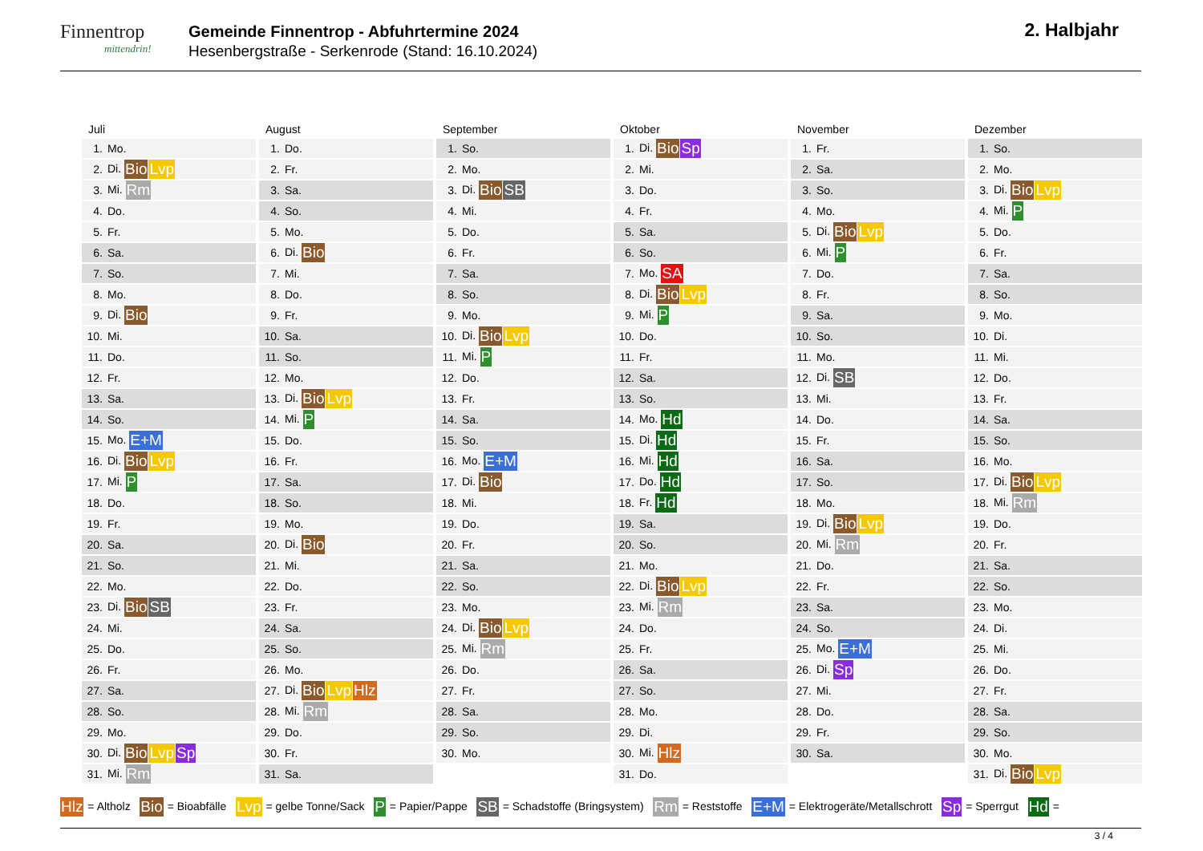Finnentrop
mittendrin!
Gemeinde Finnentrop - Abfuhrtermine 2024
Hesenbergstraße - Serkenrode (Stand: 16.10.2024)
2. Halbjahr
Juli
| 1. | Mo. |
| 2. | Di. Bio Lvp |
| 3. | Mi. Rm |
| 4. | Do. |
| 5. | Fr. |
| 6. | Sa. |
| 7. | So. |
| 8. | Mo. |
| 9. | Di. Bio |
| 10. | Mi. |
| 11. | Do. |
| 12. | Fr. |
| 13. | Sa. |
| 14. | So. |
| 15. | Mo. E+M |
| 16. | Di. Bio Lvp |
| 17. | Mi. P |
| 18. | Do. |
| 19. | Fr. |
| 20. | Sa. |
| 21. | So. |
| 22. | Mo. |
| 23. | Di. Bio SB |
| 24. | Mi. |
| 25. | Do. |
| 26. | Fr. |
| 27. | Sa. |
| 28. | So. |
| 29. | Mo. |
| 30. | Di. Bio Lvp Sp |
| 31. | Mi. Rm |
August
| 1. | Do. |
| 2. | Fr. |
| 3. | Sa. |
| 4. | So. |
| 5. | Mo. |
| 6. | Di. Bio |
| 7. | Mi. |
| 8. | Do. |
| 9. | Fr. |
| 10. | Sa. |
| 11. | So. |
| 12. | Mo. |
| 13. | Di. Bio Lvp |
| 14. | Mi. P |
| 15. | Do. |
| 16. | Fr. |
| 17. | Sa. |
| 18. | So. |
| 19. | Mo. |
| 20. | Di. Bio |
| 21. | Mi. |
| 22. | Do. |
| 23. | Fr. |
| 24. | Sa. |
| 25. | So. |
| 26. | Mo. |
| 27. | Di. Bio Lvp Hlz |
| 28. | Mi. Rm |
| 29. | Do. |
| 30. | Fr. |
| 31. | Sa. |
September
| 1. | So. |
| 2. | Mo. |
| 3. | Di. Bio SB |
| 4. | Mi. |
| 5. | Do. |
| 6. | Fr. |
| 7. | Sa. |
| 8. | So. |
| 9. | Mo. |
| 10. | Di. Bio Lvp |
| 11. | Mi. P |
| 12. | Do. |
| 13. | Fr. |
| 14. | Sa. |
| 15. | So. |
| 16. | Mo. E+M |
| 17. | Di. Bio |
| 18. | Mi. |
| 19. | Do. |
| 20. | Fr. |
| 21. | Sa. |
| 22. | So. |
| 23. | Mo. |
| 24. | Di. Bio Lvp |
| 25. | Mi. Rm |
| 26. | Do. |
| 27. | Fr. |
| 28. | Sa. |
| 29. | So. |
| 30. | Mo. |
Oktober
| 1. | Di. Bio Sp |
| 2. | Mi. |
| 3. | Do. |
| 4. | Fr. |
| 5. | Sa. |
| 6. | So. |
| 7. | Mo. SA |
| 8. | Di. Bio Lvp |
| 9. | Mi. P |
| 10. | Do. |
| 11. | Fr. |
| 12. | Sa. |
| 13. | So. |
| 14. | Mo. Hd |
| 15. | Di. Hd |
| 16. | Mi. Hd |
| 17. | Do. Hd |
| 18. | Fr. Hd |
| 19. | Sa. |
| 20. | So. |
| 21. | Mo. |
| 22. | Di. Bio Lvp |
| 23. | Mi. Rm |
| 24. | Do. |
| 25. | Fr. |
| 26. | Sa. |
| 27. | So. |
| 28. | Mo. |
| 29. | Di. |
| 30. | Mi. Hlz |
| 31. | Do. |
November
| 1. | Fr. |
| 2. | Sa. |
| 3. | So. |
| 4. | Mo. |
| 5. | Di. Bio Lvp |
| 6. | Mi. P |
| 7. | Do. |
| 8. | Fr. |
| 9. | Sa. |
| 10. | So. |
| 11. | Mo. |
| 12. | Di. SB |
| 13. | Mi. |
| 14. | Do. |
| 15. | Fr. |
| 16. | Sa. |
| 17. | So. |
| 18. | Mo. |
| 19. | Di. Bio Lvp |
| 20. | Mi. Rm |
| 21. | Do. |
| 22. | Fr. |
| 23. | Sa. |
| 24. | So. |
| 25. | Mo. E+M |
| 26. | Di. Sp |
| 27. | Mi. |
| 28. | Do. |
| 29. | Fr. |
| 30. | Sa. |
Dezember
| 1. | So. |
| 2. | Mo. |
| 3. | Di. Bio Lvp |
| 4. | Mi. P |
| 5. | Do. |
| 6. | Fr. |
| 7. | Sa. |
| 8. | So. |
| 9. | Mo. |
| 10. | Di. |
| 11. | Mi. |
| 12. | Do. |
| 13. | Fr. |
| 14. | Sa. |
| 15. | So. |
| 16. | Mo. |
| 17. | Di. Bio Lvp |
| 18. | Mi. Rm |
| 19. | Do. |
| 20. | Fr. |
| 21. | Sa. |
| 22. | So. |
| 23. | Mo. |
| 24. | Di. |
| 25. | Mi. |
| 26. | Do. |
| 27. | Fr. |
| 28. | Sa. |
| 29. | So. |
| 30. | Mo. |
| 31. | Di. Bio Lvp |
Hlz = Altholz Bio = Bioabfälle Lvp = gelbe Tonne/Sack P = Papier/Pappe SB = Schadstoffe (Bringsystem) Rm = Reststoffe E+M = Elektrogeräte/Metallschrott Sp = Sperrgut Hd =
3 / 4